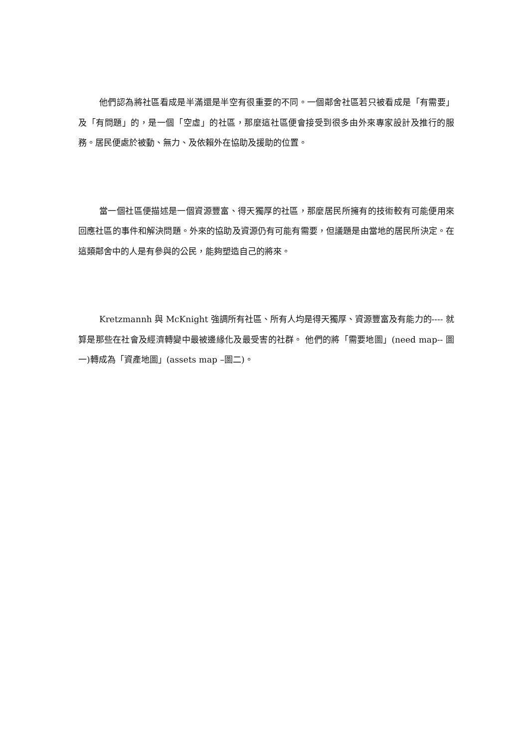他們認為將社區看成是半滿還是半空有很重要的不同。一個鄰舍社區若只被看成是「有需要」及「有問題」的，是一個「空虛」的社區，那麼這社區便會接受到很多由外來專家設計及推行的服務。居民便處於被動、無力、及依賴外在協助及援助的位置。
當一個社區便描述是一個資源豐富、得天獨厚的社區，那麼居民所擁有的技術較有可能便用來回應社區的事件和解決問題。外來的協助及資源仍有可能有需要，但議題是由當地的居民所決定。在這類鄰舍中的人是有參與的公民，能夠塑造自己的將來。
Kretzmannh 與 McKnight 強調所有社區、所有人均是得天獨厚、資源豐富及有能力的---- 就算是那些在社會及經濟轉變中最被邊緣化及最受害的社群。 他們的將「需要地圖」(need map-- 圖一)轉成為「資產地圖」(assets map –圖二)。